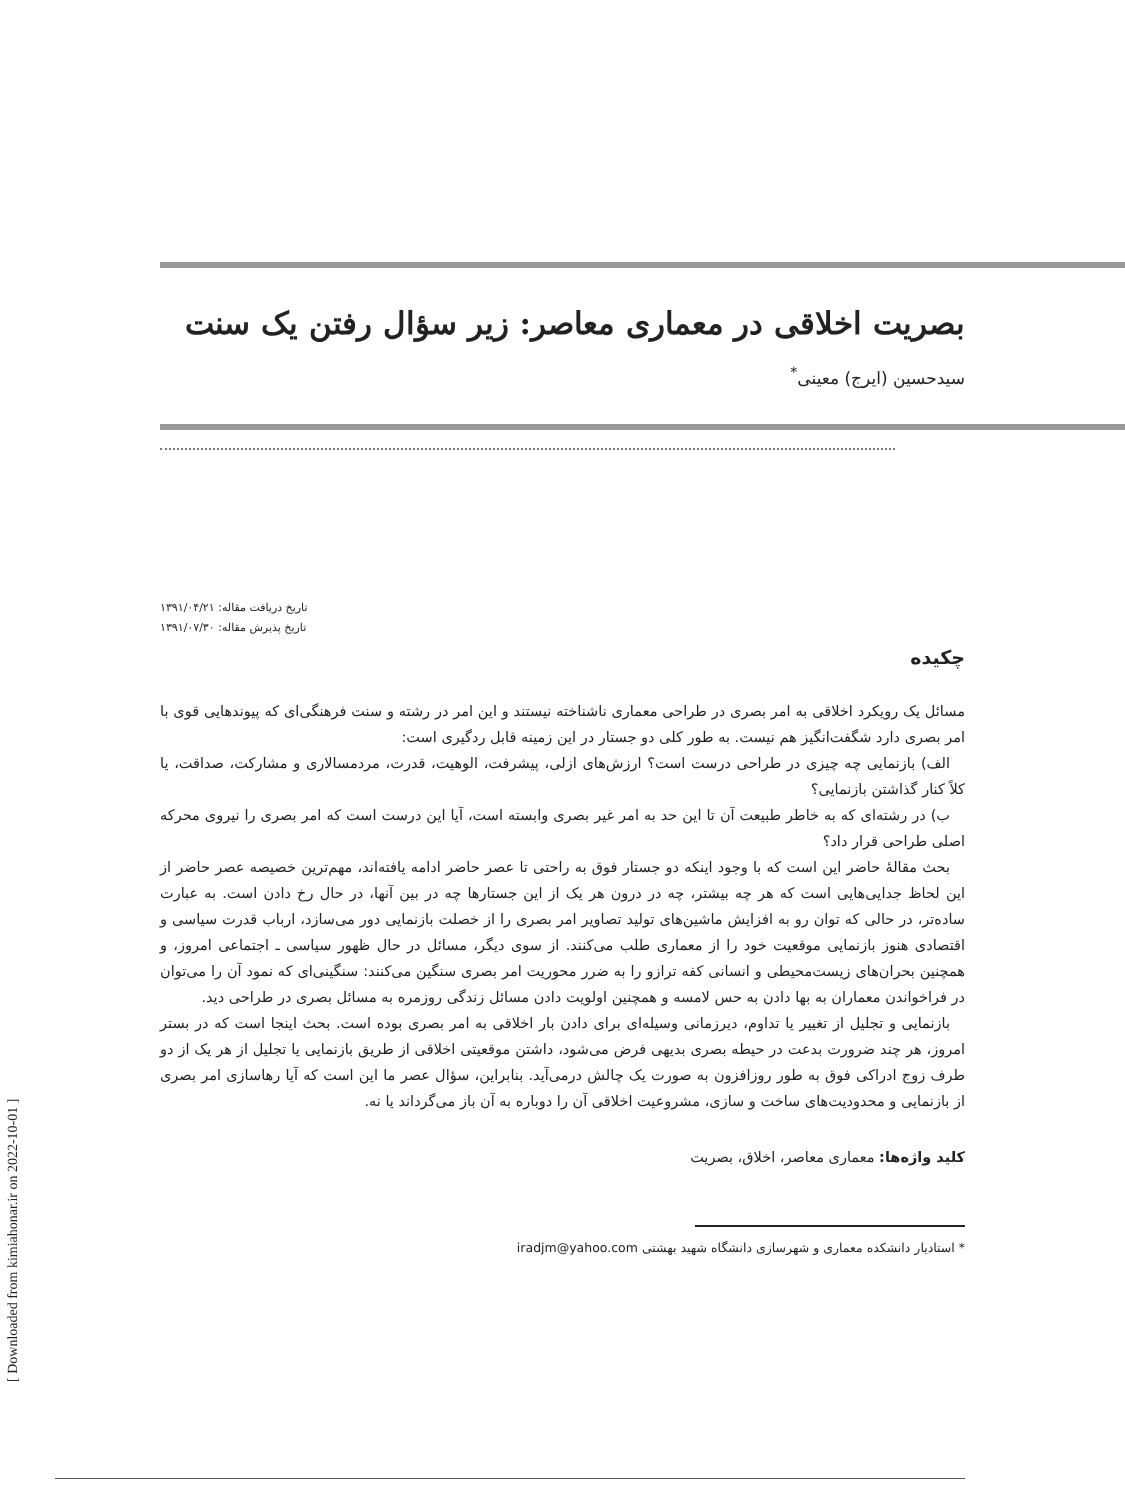بصریت اخلاقی در معماری معاصر: زیر سؤال رفتن یک سنت
سیدحسین (ایرج) معینی<sup>*</sup>
تاریخ دریافت مقاله: ۱۳۹۱/۰۴/۲۱
تاریخ پذیرش مقاله: ۱۳۹۱/۰۷/۳۰
چکیده
مسائل یک رویکرد اخلاقی به امر بصری در طراحی معماری ناشناخته نیستند و این امر در رشته و سنت فرهنگی‌ای که پیوندهایی قوی با امر بصری دارد شگفت‌انگیز هم نیست. به طور کلی دو جستار در این زمینه قابل ردگیری است:
الف) بازنمایی چه چیزی در طراحی درست است؟ ارزش‌های ازلی، پیشرفت، الوهیت، قدرت، مردمسالاری و مشارکت، صداقت، یا کلاً کنار گذاشتن بازنمایی؟
ب) در رشته‌ای که به خاطر طبیعت آن تا این حد به امر غیر بصری وابسته است، آیا این درست است که امر بصری را نیروی محرکه اصلی طراحی قرار داد؟
بحث مقالهٔ حاضر این است که با وجود اینکه دو جستار فوق به راحتی تا عصر حاضر ادامه یافته‌اند، مهم‌ترین خصیصه عصر حاضر از این لحاظ جدایی‌هایی است که هر چه بیشتر، چه در درون هر یک از این جستارها چه در بین آنها، در حال رخ دادن است. به عبارت ساده‌تر، در حالی که توان رو به افزایش ماشین‌های تولید تصاویر امر بصری را از خصلت بازنمایی دور می‌سازد، ارباب قدرت سیاسی و اقتصادی هنوز بازنمایی موقعیت خود را از معماری طلب می‌کنند. از سوی دیگر، مسائل در حال ظهور سیاسی ـ اجتماعی امروز، و همچنین بحران‌های زیست‌محیطی و انسانی کفه ترازو را به ضرر محوریت امر بصری سنگین می‌کنند: سنگینی‌ای که نمود آن را می‌توان در فراخواندن معماران به بها دادن به حس لامسه و همچنین اولویت دادن مسائل زندگی روزمره به مسائل بصری در طراحی دید.
بازنمایی و تجلیل از تغییر یا تداوم، دیرزمانی وسیله‌ای برای دادن بار اخلاقی به امر بصری بوده است. بحث اینجا است که در بستر امروز، هر چند ضرورت بدعت در حیطه بصری بدیهی فرض می‌شود، داشتن موقعیتی اخلاقی از طریق بازنمایی یا تجلیل از هر یک از دو طرف زوج ادراکی فوق به طور روزافزون به صورت یک چالش درمی‌آید. بنابراین، سؤال عصر ما این است که آیا رهاسازی امر بصری از بازنمایی و محدودیت‌های ساخت و سازی، مشروعیت اخلاقی آن را دوباره به آن باز می‌گرداند یا نه.
کلید واژه‌ها: معماری معاصر، اخلاق، بصریت
* استادیار دانشکده معماری و شهرسازی دانشگاه شهید بهشتی iradjm@yahoo.com
[ Downloaded from kimiahonar.ir on 2022-10-01 ]